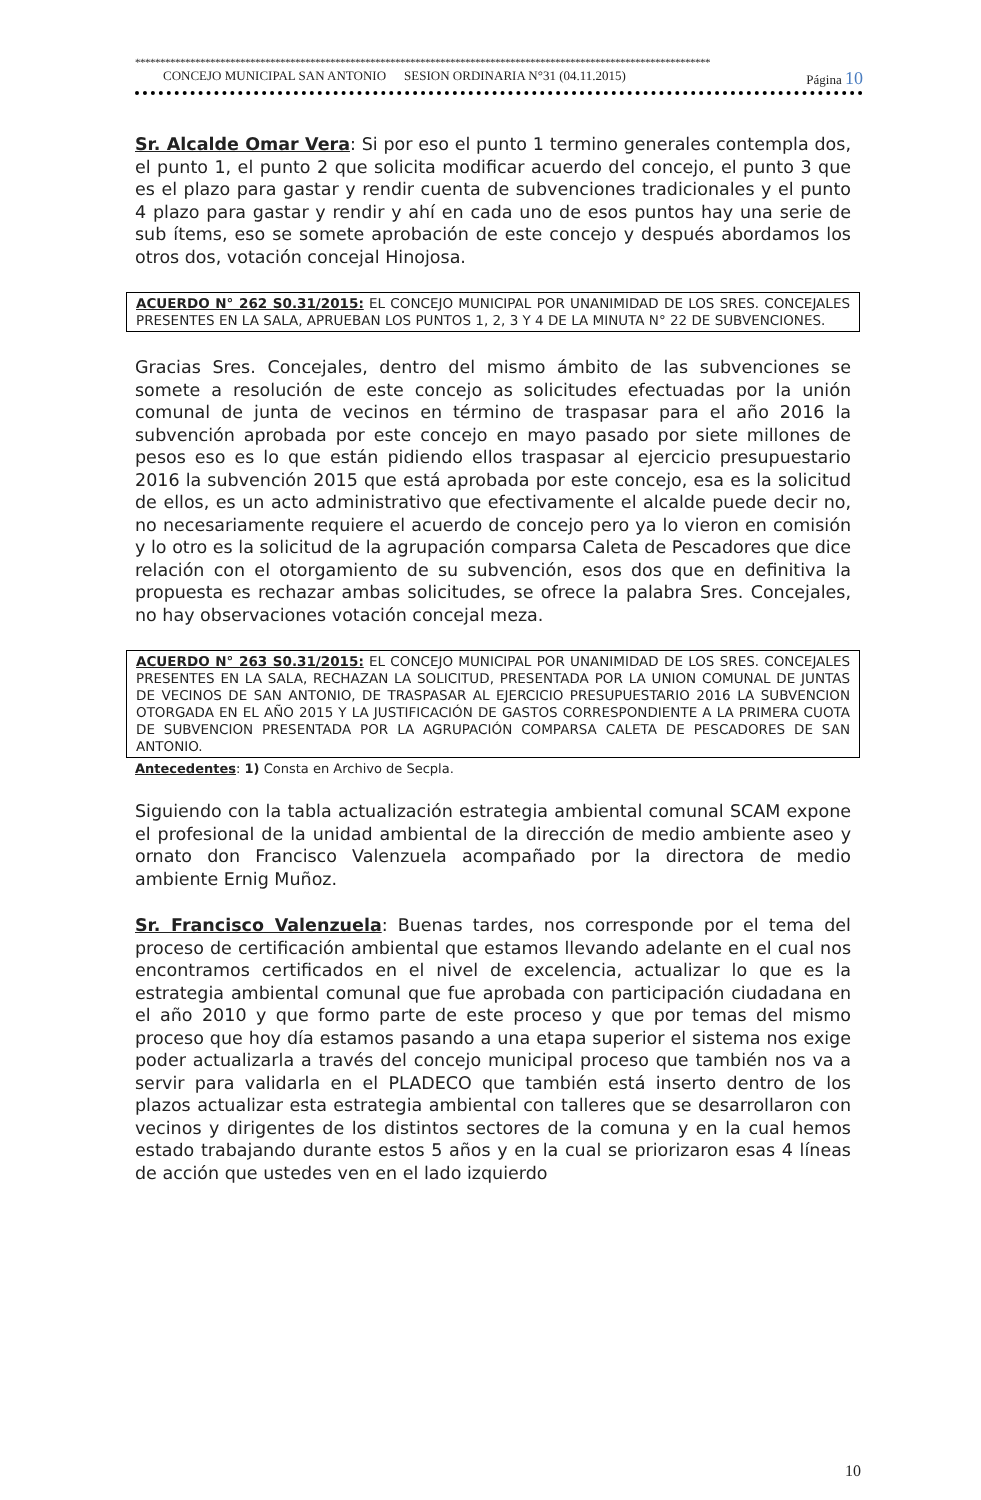*******************************************************************************************************************
CONCEJO MUNICIPAL SAN ANTONIO SESION ORDINARIA N°31 (04.11.2015) Página 10
Sr. Alcalde Omar Vera: Si por eso el punto 1 termino generales contempla dos, el punto 1, el punto 2 que solicita modificar acuerdo del concejo, el punto 3 que es el plazo para gastar y rendir cuenta de subvenciones tradicionales y el punto 4 plazo para gastar y rendir y ahí en cada uno de esos puntos hay una serie de sub ítems, eso se somete aprobación de este concejo y después abordamos los otros dos, votación concejal Hinojosa.
ACUERDO N° 262 S0.31/2015: EL CONCEJO MUNICIPAL POR UNANIMIDAD DE LOS SRES. CONCEJALES PRESENTES EN LA SALA, APRUEBAN LOS PUNTOS 1, 2, 3 Y 4 DE LA MINUTA N° 22 DE SUBVENCIONES.
Gracias Sres. Concejales, dentro del mismo ámbito de las subvenciones se somete a resolución de este concejo as solicitudes efectuadas por la unión comunal de junta de vecinos en término de traspasar para el año 2016 la subvención aprobada por este concejo en mayo pasado por siete millones de pesos eso es lo que están pidiendo ellos traspasar al ejercicio presupuestario 2016 la subvención 2015 que está aprobada por este concejo, esa es la solicitud de ellos, es un acto administrativo que efectivamente el alcalde puede decir no, no necesariamente requiere el acuerdo de concejo pero ya lo vieron en comisión y lo otro es la solicitud de la agrupación comparsa Caleta de Pescadores que dice relación con el otorgamiento de su subvención, esos dos que en definitiva la propuesta es rechazar ambas solicitudes, se ofrece la palabra Sres. Concejales, no hay observaciones votación concejal meza.
ACUERDO N° 263 S0.31/2015: EL CONCEJO MUNICIPAL POR UNANIMIDAD DE LOS SRES. CONCEJALES PRESENTES EN LA SALA, RECHAZAN LA SOLICITUD, PRESENTADA POR LA UNION COMUNAL DE JUNTAS DE VECINOS DE SAN ANTONIO, DE TRASPASAR AL EJERCICIO PRESUPUESTARIO 2016 LA SUBVENCION OTORGADA EN EL AÑO 2015 Y LA JUSTIFICACIÓN DE GASTOS CORRESPONDIENTE A LA PRIMERA CUOTA DE SUBVENCION PRESENTADA POR LA AGRUPACIÓN COMPARSA CALETA DE PESCADORES DE SAN ANTONIO.
Antecedentes: 1) Consta en Archivo de Secpla.
Siguiendo con la tabla actualización estrategia ambiental comunal SCAM expone el profesional de la unidad ambiental de la dirección de medio ambiente aseo y ornato don Francisco Valenzuela acompañado por la directora de medio ambiente Ernig Muñoz.
Sr. Francisco Valenzuela: Buenas tardes, nos corresponde por el tema del proceso de certificación ambiental que estamos llevando adelante en el cual nos encontramos certificados en el nivel de excelencia, actualizar lo que es la estrategia ambiental comunal que fue aprobada con participación ciudadana en el año 2010 y que formo parte de este proceso y que por temas del mismo proceso que hoy día estamos pasando a una etapa superior el sistema nos exige poder actualizarla a través del concejo municipal proceso que también nos va a servir para validarla en el PLADECO que también está inserto dentro de los plazos actualizar esta estrategia ambiental con talleres que se desarrollaron con vecinos y dirigentes de los distintos sectores de la comuna y en la cual hemos estado trabajando durante estos 5 años y en la cual se priorizaron esas 4 líneas de acción que ustedes ven en el lado izquierdo
10